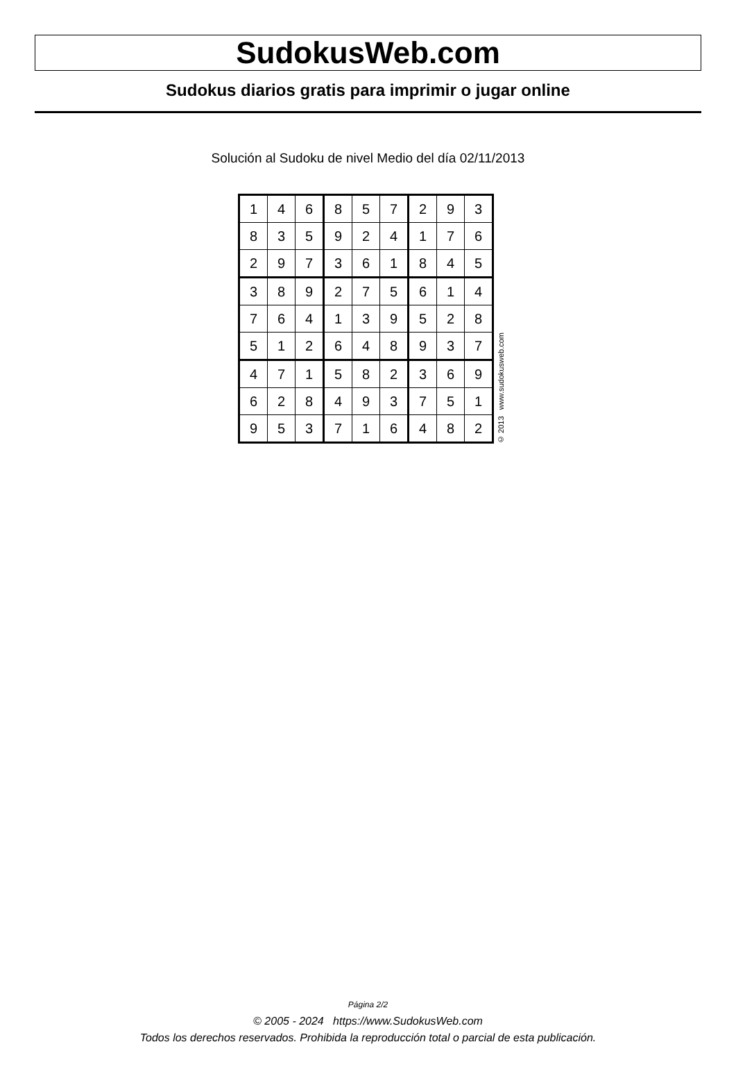SudokusWeb.com
Sudokus diarios gratis para imprimir o jugar online
Solución al Sudoku de nivel Medio del día 02/11/2013
| 1 | 4 | 6 | 8 | 5 | 7 | 2 | 9 | 3 |
| 8 | 3 | 5 | 9 | 2 | 4 | 1 | 7 | 6 |
| 2 | 9 | 7 | 3 | 6 | 1 | 8 | 4 | 5 |
| 3 | 8 | 9 | 2 | 7 | 5 | 6 | 1 | 4 |
| 7 | 6 | 4 | 1 | 3 | 9 | 5 | 2 | 8 |
| 5 | 1 | 2 | 6 | 4 | 8 | 9 | 3 | 7 |
| 4 | 7 | 1 | 5 | 8 | 2 | 3 | 6 | 9 |
| 6 | 2 | 8 | 4 | 9 | 3 | 7 | 5 | 1 |
| 9 | 5 | 3 | 7 | 1 | 6 | 4 | 8 | 2 |
© 2013 www.sudokusweb.com
Página 2/2
© 2005 - 2024 https://www.SudokusWeb.com
Todos los derechos reservados. Prohibida la reproducción total o parcial de esta publicación.